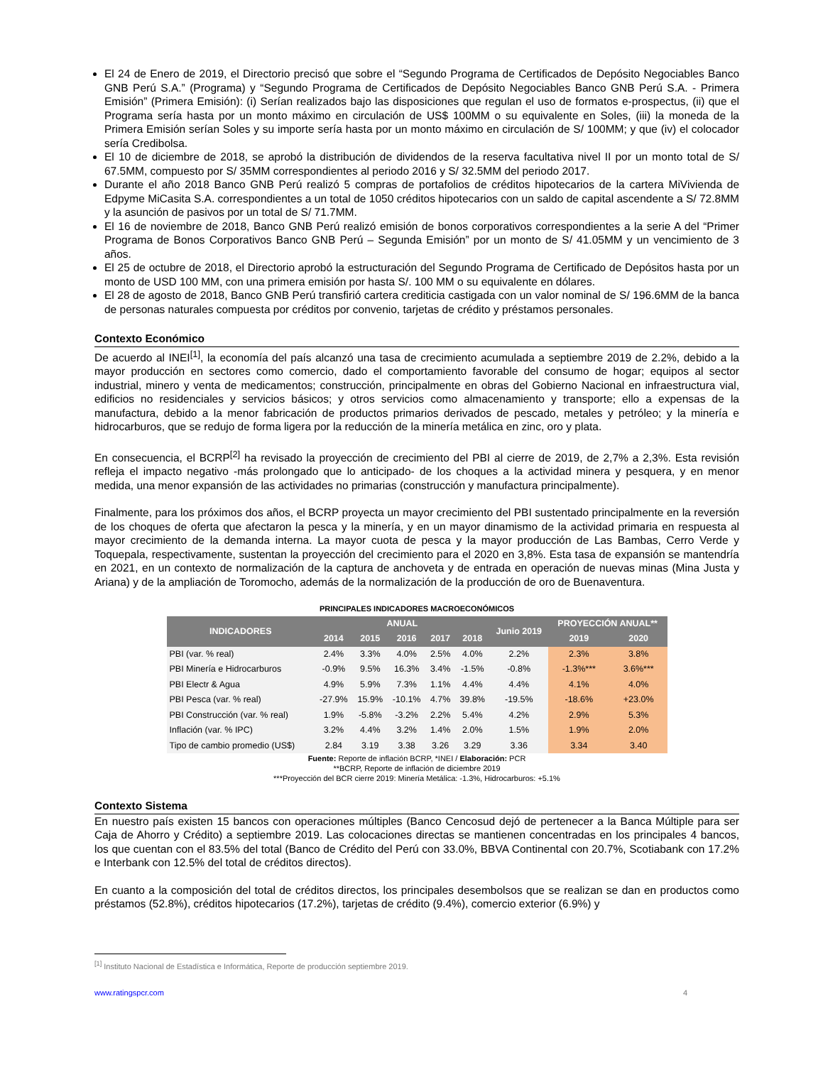El 24 de Enero de 2019, el Directorio precisó que sobre el “Segundo Programa de Certificados de Depósito Negociables Banco GNB Perú S.A.” (Programa) y “Segundo Programa de Certificados de Depósito Negociables Banco GNB Perú S.A. - Primera Emisión” (Primera Emisión): (i) Serían realizados bajo las disposiciones que regulan el uso de formatos e-prospectus, (ii) que el Programa sería hasta por un monto máximo en circulación de US$ 100MM o su equivalente en Soles, (iii) la moneda de la Primera Emisión serían Soles y su importe sería hasta por un monto máximo en circulación de S/ 100MM; y que (iv) el colocador sería Credibolsa.
El 10 de diciembre de 2018, se aprobó la distribución de dividendos de la reserva facultativa nivel II por un monto total de S/ 67.5MM, compuesto por S/ 35MM correspondientes al periodo 2016 y S/ 32.5MM del periodo 2017.
Durante el año 2018 Banco GNB Perú realizó 5 compras de portafolios de créditos hipotecarios de la cartera MiVivienda de Edpyme MiCasita S.A. correspondientes a un total de 1050 créditos hipotecarios con un saldo de capital ascendente a S/ 72.8MM y la asunción de pasivos por un total de S/ 71.7MM.
El 16 de noviembre de 2018, Banco GNB Perú realizó emisión de bonos corporativos correspondientes a la serie A del “Primer Programa de Bonos Corporativos Banco GNB Perú – Segunda Emisión” por un monto de S/ 41.05MM y un vencimiento de 3 años.
El 25 de octubre de 2018, el Directorio aprobó la estructuración del Segundo Programa de Certificado de Depósitos hasta por un monto de USD 100 MM, con una primera emisión por hasta S/. 100 MM o su equivalente en dólares.
El 28 de agosto de 2018, Banco GNB Perú transfirió cartera crediticia castigada con un valor nominal de S/ 196.6MM de la banca de personas naturales compuesta por créditos por convenio, tarjetas de crédito y préstamos personales.
Contexto Económico
De acuerdo al INEI<sup>[1]</sup>, la economía del país alcanzó una tasa de crecimiento acumulada a septiembre 2019 de 2.2%, debido a la mayor producción en sectores como comercio, dado el comportamiento favorable del consumo de hogar; equipos al sector industrial, minero y venta de medicamentos; construcción, principalmente en obras del Gobierno Nacional en infraestructura vial, edificios no residenciales y servicios básicos; y otros servicios como almacenamiento y transporte; ello a expensas de la manufactura, debido a la menor fabricación de productos primarios derivados de pescado, metales y petróleo; y la minería e hidrocarburos, que se redujo de forma ligera por la reducción de la minería metálica en zinc, oro y plata.
En consecuencia, el BCRP<sup>[2]</sup> ha revisado la proyección de crecimiento del PBI al cierre de 2019, de 2,7% a 2,3%. Esta revisión refleja el impacto negativo -más prolongado que lo anticipado- de los choques a la actividad minera y pesquera, y en menor medida, una menor expansión de las actividades no primarias (construcción y manufactura principalmente).
Finalmente, para los próximos dos años, el BCRP proyecta un mayor crecimiento del PBI sustentado principalmente en la reversión de los choques de oferta que afectaron la pesca y la minería, y en un mayor dinamismo de la actividad primaria en respuesta al mayor crecimiento de la demanda interna. La mayor cuota de pesca y la mayor producción de Las Bambas, Cerro Verde y Toquepala, respectivamente, sustentan la proyección del crecimiento para el 2020 en 3,8%. Esta tasa de expansión se mantendría en 2021, en un contexto de normalización de la captura de anchoveta y de entrada en operación de nuevas minas (Mina Justa y Ariana) y de la ampliación de Toromocho, además de la normalización de la producción de oro de Buenaventura.
PRINCIPALES INDICADORES MACROECONÓMICOS
| INDICADORES | ANUAL | | | | | Junio 2019 | PROYECCIÓN ANUAL** | |
| --- | --- | --- | --- | --- | --- | --- | --- | --- |
| | 2014 | 2015 | 2016 | 2017 | 2018 | | 2019 | 2020 |
| PBI (var. % real) | 2.4% | 3.3% | 4.0% | 2.5% | 4.0% | 2.2% | 2.3% | 3.8% |
| PBI Minería e Hidrocarburos | -0.9% | 9.5% | 16.3% | 3.4% | -1.5% | -0.8% | -1.3%*** | 3.6%*** |
| PBI Electr & Agua | 4.9% | 5.9% | 7.3% | 1.1% | 4.4% | 4.4% | 4.1% | 4.0% |
| PBI Pesca (var. % real) | -27.9% | 15.9% | -10.1% | 4.7% | 39.8% | -19.5% | -18.6% | +23.0% |
| PBI Construcción (var. % real) | 1.9% | -5.8% | -3.2% | 2.2% | 5.4% | 4.2% | 2.9% | 5.3% |
| Inflación (var. % IPC) | 3.2% | 4.4% | 3.2% | 1.4% | 2.0% | 1.5% | 1.9% | 2.0% |
| Tipo de cambio promedio (US$) | 2.84 | 3.19 | 3.38 | 3.26 | 3.29 | 3.36 | 3.34 | 3.40 |
Fuente: Reporte de inflación BCRP, *INEI / Elaboración: PCR
**BCRP, Reporte de inflación de diciembre 2019
***Proyección del BCR cierre 2019: Minería Metálica: -1.3%, Hidrocarburos: +5.1%
Contexto Sistema
En nuestro país existen 15 bancos con operaciones múltiples (Banco Cencosud dejó de pertenecer a la Banca Múltiple para ser Caja de Ahorro y Crédito) a septiembre 2019. Las colocaciones directas se mantienen concentradas en los principales 4 bancos, los que cuentan con el 83.5% del total (Banco de Crédito del Perú con 33.0%, BBVA Continental con 20.7%, Scotiabank con 17.2% e Interbank con 12.5% del total de créditos directos).
En cuanto a la composición del total de créditos directos, los principales desembolsos que se realizan se dan en productos como préstamos (52.8%), créditos hipotecarios (17.2%), tarjetas de crédito (9.4%), comercio exterior (6.9%) y
<sup>[1]</sup> Instituto Nacional de Estadística e Informática, Reporte de producción septiembre 2019.
www.ratingspcr.com 4